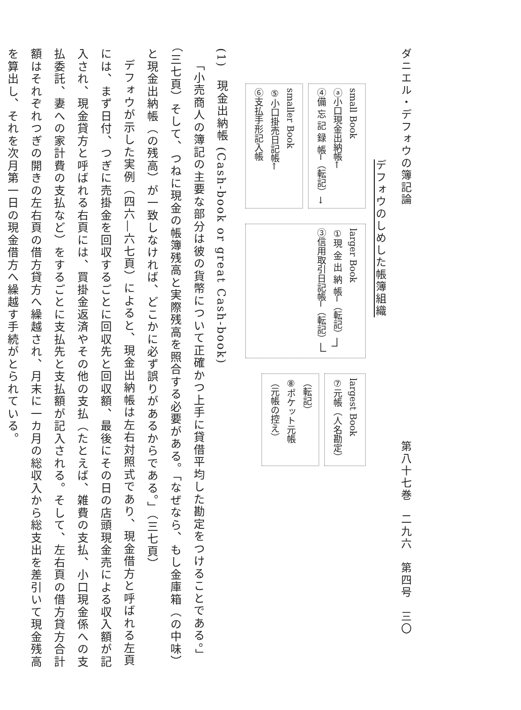ダニエル・デフォウの簿記論 第八十七巻　二九六　第四号　三〇
デフォウのしめした帳簿組織
small Book
ⓐ小口現金出納帳←
④備 忘 記 録 帳─（転記）→
smaller Book
⑤小口掛売日記帳←
⑥支払手形記入帳
larger Book
①現 金 出 納 帳─（転記）─┐
③信用取引日記帳─（転記）─┘
largest Book
⑦元帳（人名勘定）
（転記）
⑧ポケット元帳
（元帳の控え）
(1)　現金出納帳 (Cash-book or great Cash-book)
「小売商人の簿記の主要な部分は彼の貨幣について正確かつ上手に貸借平均した勘定をつけることである。」（三七頁）そして、つねに現金の帳簿残高と実際残高を照合する必要がある。「なぜなら、もし金庫箱（の中味）と現金出納帳（の残高）が一致しなければ、どこかに必ず誤りがあるからである。」（三七頁）
デフォウが示した実例（四六―六七頁）によると、現金出納帳は左右対照式であり、現金借方と呼ばれる左頁には、まず日付、つぎに売掛金を回収するごとに回収先と回収額、最後にその日の店頭現金売による収入額が記入され、現金貸方と呼ばれる右頁には、買掛金返済やその他の支払（たとえば、雑費の支払、小口現金係への支払委託、妻への家計費の支払など）をするごとに支払先と支払額が記入される。そして、左右頁の借方貸方合計額はそれぞれつぎの開きの左右頁の借方貸方へ繰越され、月末に一カ月の総収入から総支出を差引いて現金残高を算出し、それを次月第一日の現金借方へ繰越す手続がとられている。